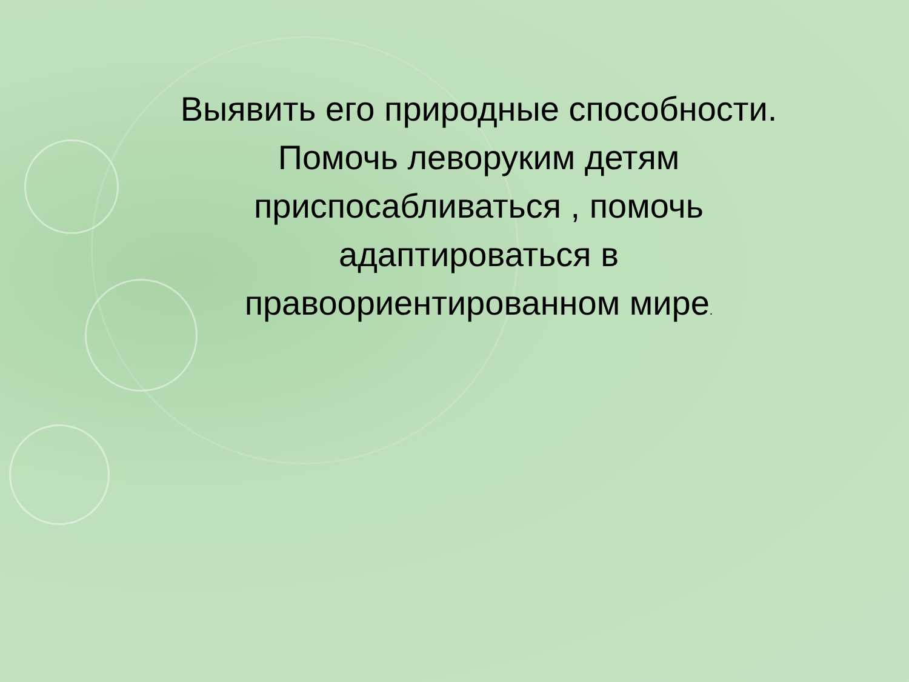Выявить его природные способности.
Помочь леворуким детям
приспосабливаться , помочь
адаптироваться в
правоориентированном мире.